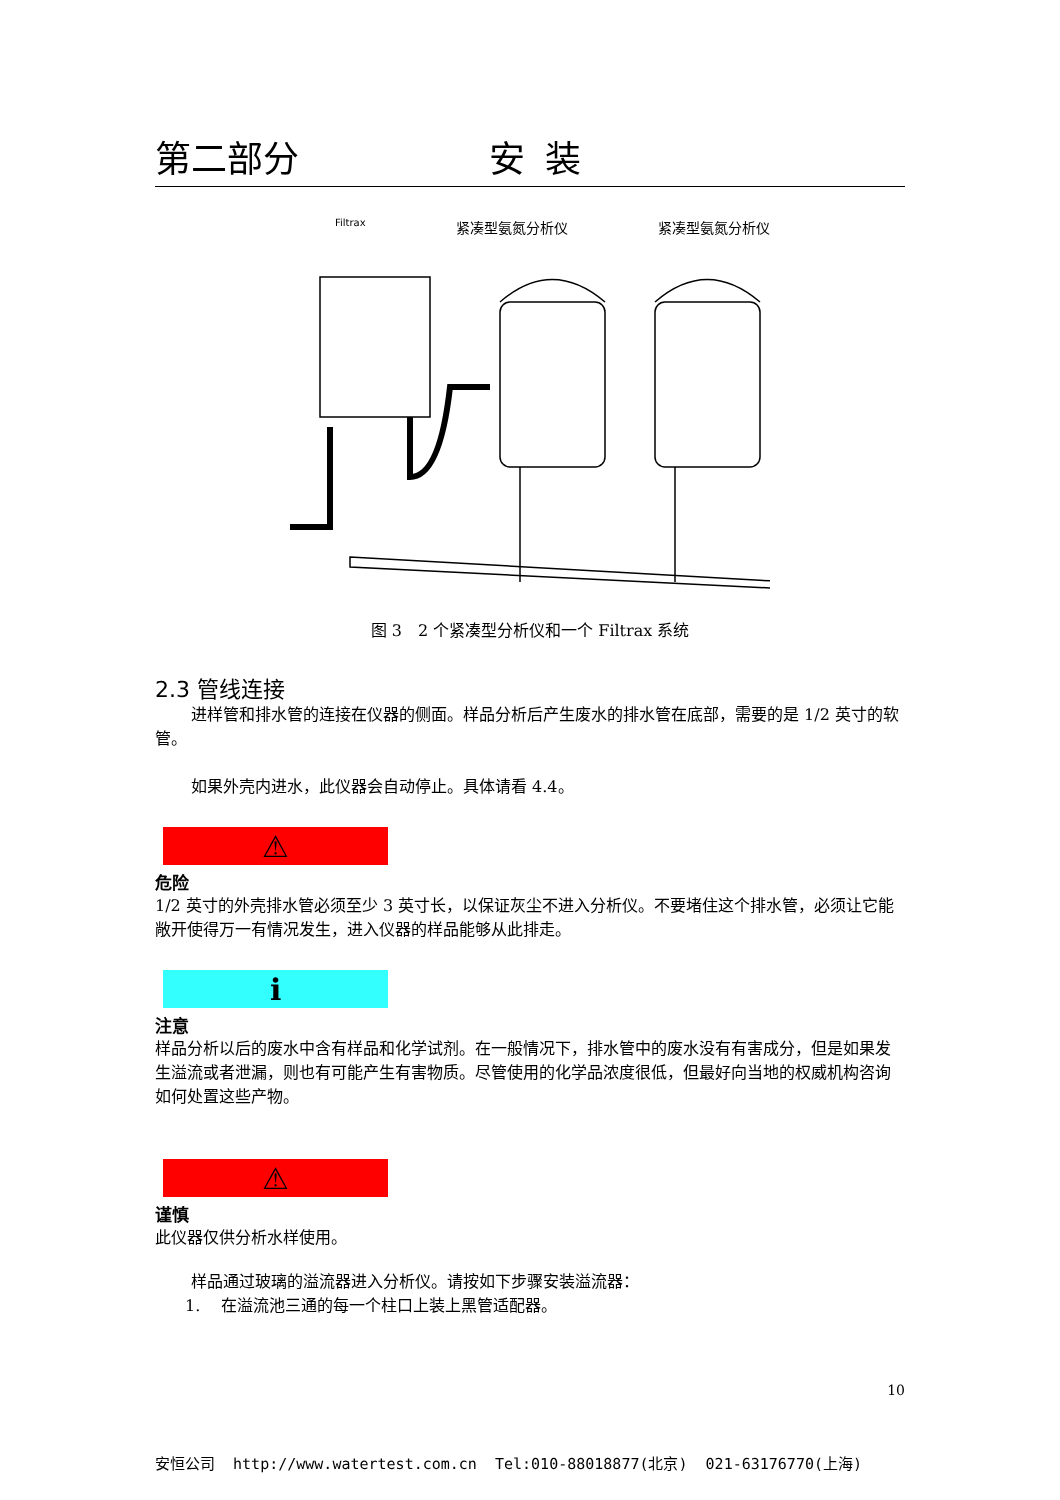第二部分 安装
Filtrax 紧凑型氨氮分析仪 紧凑型氨氮分析仪
图 3　2 个紧凑型分析仪和一个 Filtrax 系统
2.3 管线连接
进样管和排水管的连接在仪器的侧面。样品分析后产生废水的排水管在底部，需要的是 1/2 英寸的软管。
如果外壳内进水，此仪器会自动停止。具体请看 4.4。
⚠
危险
1/2 英寸的外壳排水管必须至少 3 英寸长，以保证灰尘不进入分析仪。不要堵住这个排水管，必须让它能敞开使得万一有情况发生，进入仪器的样品能够从此排走。
ℹ
注意
样品分析以后的废水中含有样品和化学试剂。在一般情况下，排水管中的废水没有有害成分，但是如果发生溢流或者泄漏，则也有可能产生有害物质。尽管使用的化学品浓度很低，但最好向当地的权威机构咨询如何处置这些产物。
⚠
谨慎
此仪器仅供分析水样使用。
样品通过玻璃的溢流器进入分析仪。请按如下步骤安装溢流器：
1.　 在溢流池三通的每一个柱口上装上黑管适配器。
10
安恒公司 http://www.watertest.com.cn Tel:010-88018877(北京) 021-63176770(上海)